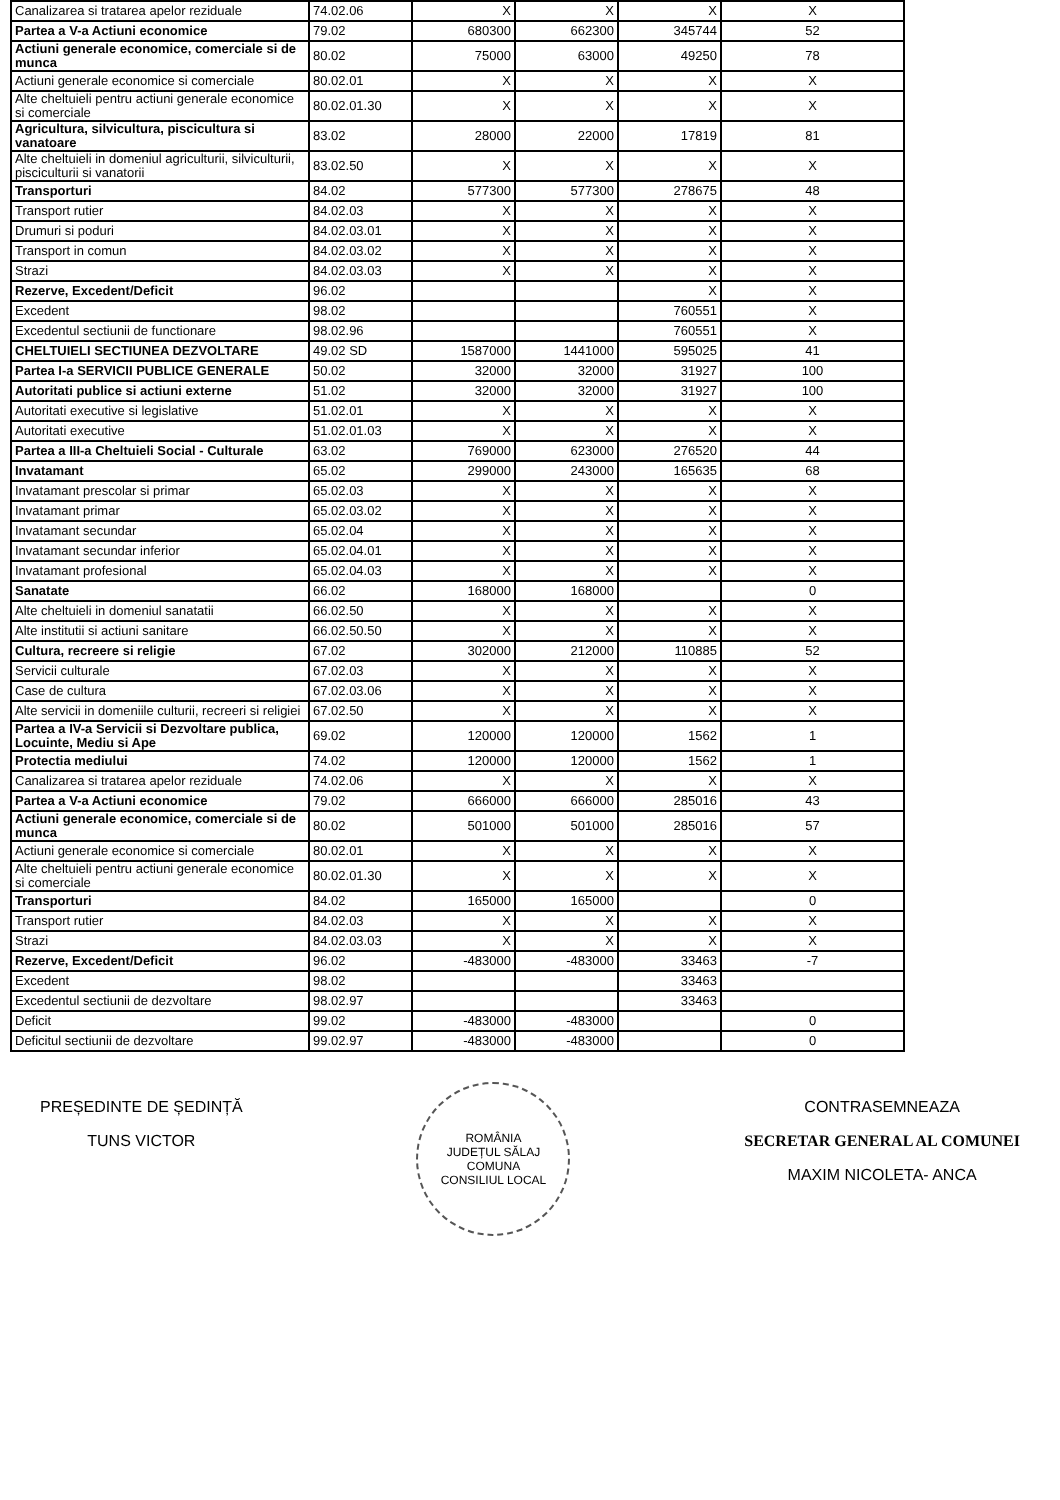| Canalizarea si tratarea apelor reziduale | 74.02.06 | X | X | X | X |
| Partea a V-a Actiuni economice | 79.02 | 680300 | 662300 | 345744 | 52 |
| Actiuni generale economice, comerciale si de munca | 80.02 | 75000 | 63000 | 49250 | 78 |
| Actiuni generale economice si comerciale | 80.02.01 | X | X | X | X |
| Alte cheltuieli pentru actiuni generale economice si comerciale | 80.02.01.30 | X | X | X | X |
| Agricultura, silvicultura, piscicultura si vanatoare | 83.02 | 28000 | 22000 | 17819 | 81 |
| Alte cheltuieli in domeniul agriculturii, silviculturii, pisciculturii si vanatorii | 83.02.50 | X | X | X | X |
| Transporturi | 84.02 | 577300 | 577300 | 278675 | 48 |
| Transport rutier | 84.02.03 | X | X | X | X |
| Drumuri si poduri | 84.02.03.01 | X | X | X | X |
| Transport in comun | 84.02.03.02 | X | X | X | X |
| Strazi | 84.02.03.03 | X | X | X | X |
| Rezerve, Excedent/Deficit | 96.02 | | | X | X |
| Excedent | 98.02 | | | 760551 | X |
| Excedentul sectiunii de functionare | 98.02.96 | | | 760551 | X |
| CHELTUIELI SECTIUNEA DEZVOLTARE | 49.02 SD | 1587000 | 1441000 | 595025 | 41 |
| Partea I-a SERVICII PUBLICE GENERALE | 50.02 | 32000 | 32000 | 31927 | 100 |
| Autoritati publice si actiuni externe | 51.02 | 32000 | 32000 | 31927 | 100 |
| Autoritati executive si legislative | 51.02.01 | X | X | X | X |
| Autoritati executive | 51.02.01.03 | X | X | X | X |
| Partea a III-a Cheltuieli Social - Culturale | 63.02 | 769000 | 623000 | 276520 | 44 |
| Invatamant | 65.02 | 299000 | 243000 | 165635 | 68 |
| Invatamant prescolar si primar | 65.02.03 | X | X | X | X |
| Invatamant primar | 65.02.03.02 | X | X | X | X |
| Invatamant secundar | 65.02.04 | X | X | X | X |
| Invatamant secundar inferior | 65.02.04.01 | X | X | X | X |
| Invatamant profesional | 65.02.04.03 | X | X | X | X |
| Sanatate | 66.02 | 168000 | 168000 | | 0 |
| Alte cheltuieli in domeniul sanatatii | 66.02.50 | X | X | X | X |
| Alte institutii si actiuni sanitare | 66.02.50.50 | X | X | X | X |
| Cultura, recreere si religie | 67.02 | 302000 | 212000 | 110885 | 52 |
| Servicii culturale | 67.02.03 | X | X | X | X |
| Case de cultura | 67.02.03.06 | X | X | X | X |
| Alte servicii in domeniile culturii, recreeri si religiei | 67.02.50 | X | X | X | X |
| Partea a IV-a Servicii si Dezvoltare publica, Locuinte, Mediu si Ape | 69.02 | 120000 | 120000 | 1562 | 1 |
| Protectia mediului | 74.02 | 120000 | 120000 | 1562 | 1 |
| Canalizarea si tratarea apelor reziduale | 74.02.06 | X | X | X | X |
| Partea a V-a Actiuni economice | 79.02 | 666000 | 666000 | 285016 | 43 |
| Actiuni generale economice, comerciale si de munca | 80.02 | 501000 | 501000 | 285016 | 57 |
| Actiuni generale economice si comerciale | 80.02.01 | X | X | X | X |
| Alte cheltuieli pentru actiuni generale economice si comerciale | 80.02.01.30 | X | X | X | X |
| Transporturi | 84.02 | 165000 | 165000 | | 0 |
| Transport rutier | 84.02.03 | X | X | X | X |
| Strazi | 84.02.03.03 | X | X | X | X |
| Rezerve, Excedent/Deficit | 96.02 | -483000 | -483000 | 33463 | -7 |
| Excedent | 98.02 | | | 33463 | |
| Excedentul sectiunii de dezvoltare | 98.02.97 | | | 33463 | |
| Deficit | 99.02 | -483000 | -483000 | | 0 |
| Deficitul sectiunii de dezvoltare | 99.02.97 | -483000 | -483000 | | 0 |
PREȘEDINTE DE ȘEDINȚĂ
TUNS VICTOR
ROMÂNIA
JUDEȚUL SĂLAJ COMUNA
CONSILIUL LOCAL
CONTRASEMNEAZA
SECRETAR GENERAL AL COMUNEI
MAXIM NICOLETA- ANCA